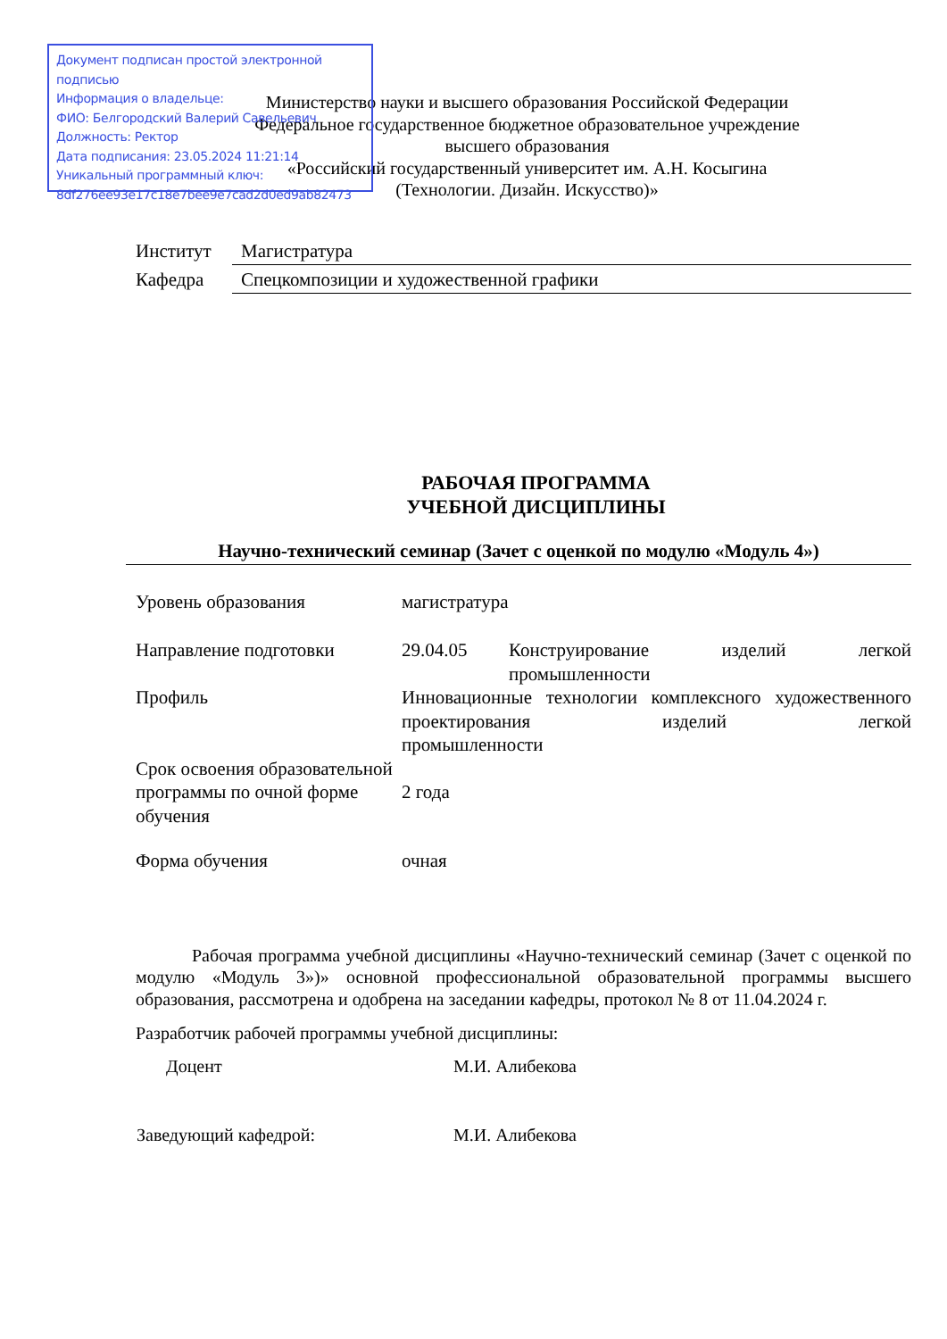Документ подписан простой электронной подписью
Информация о владельце:
ФИО: Белгородский Валерий Савельевич
Должность: Ректор
Дата подписания: 23.05.2024 11:21:14
Уникальный программный ключ:
8df276ee93e17c18e7bee9e7cad2d0ed9ab82473
Министерство науки и высшего образования Российской Федерации
Федеральное государственное бюджетное образовательное учреждение
высшего образования
«Российский государственный университет им. А.Н. Косыгина
(Технологии. Дизайн. Искусство)»
| Институт | Магистратура |
| Кафедра | Спецкомпозиции и художественной графики |
РАБОЧАЯ ПРОГРАММА
УЧЕБНОЙ ДИСЦИПЛИНЫ
Научно-технический семинар (Зачет с оценкой по модулю «Модуль 4»)
| Уровень образования | магистратура | |
| Направление подготовки | 29.04.05 | Конструирование изделий легкой промышленности |
| Профиль | Инновационные технологии комплексного художественного проектирования изделий легкой промышленности | |
| Срок освоения образовательной программы по очной форме обучения | 2 года | |
| Форма обучения | очная | |
Рабочая программа учебной дисциплины «Научно-технический семинар (Зачет с оценкой по модулю «Модуль 3»)» основной профессиональной образовательной программы высшего образования, рассмотрена и одобрена на заседании кафедры, протокол № 8 от 11.04.2024 г.
Разработчик рабочей программы учебной дисциплины:
| Доцент | М.И. Алибекова |
| Заведующий кафедрой: | М.И. Алибекова |